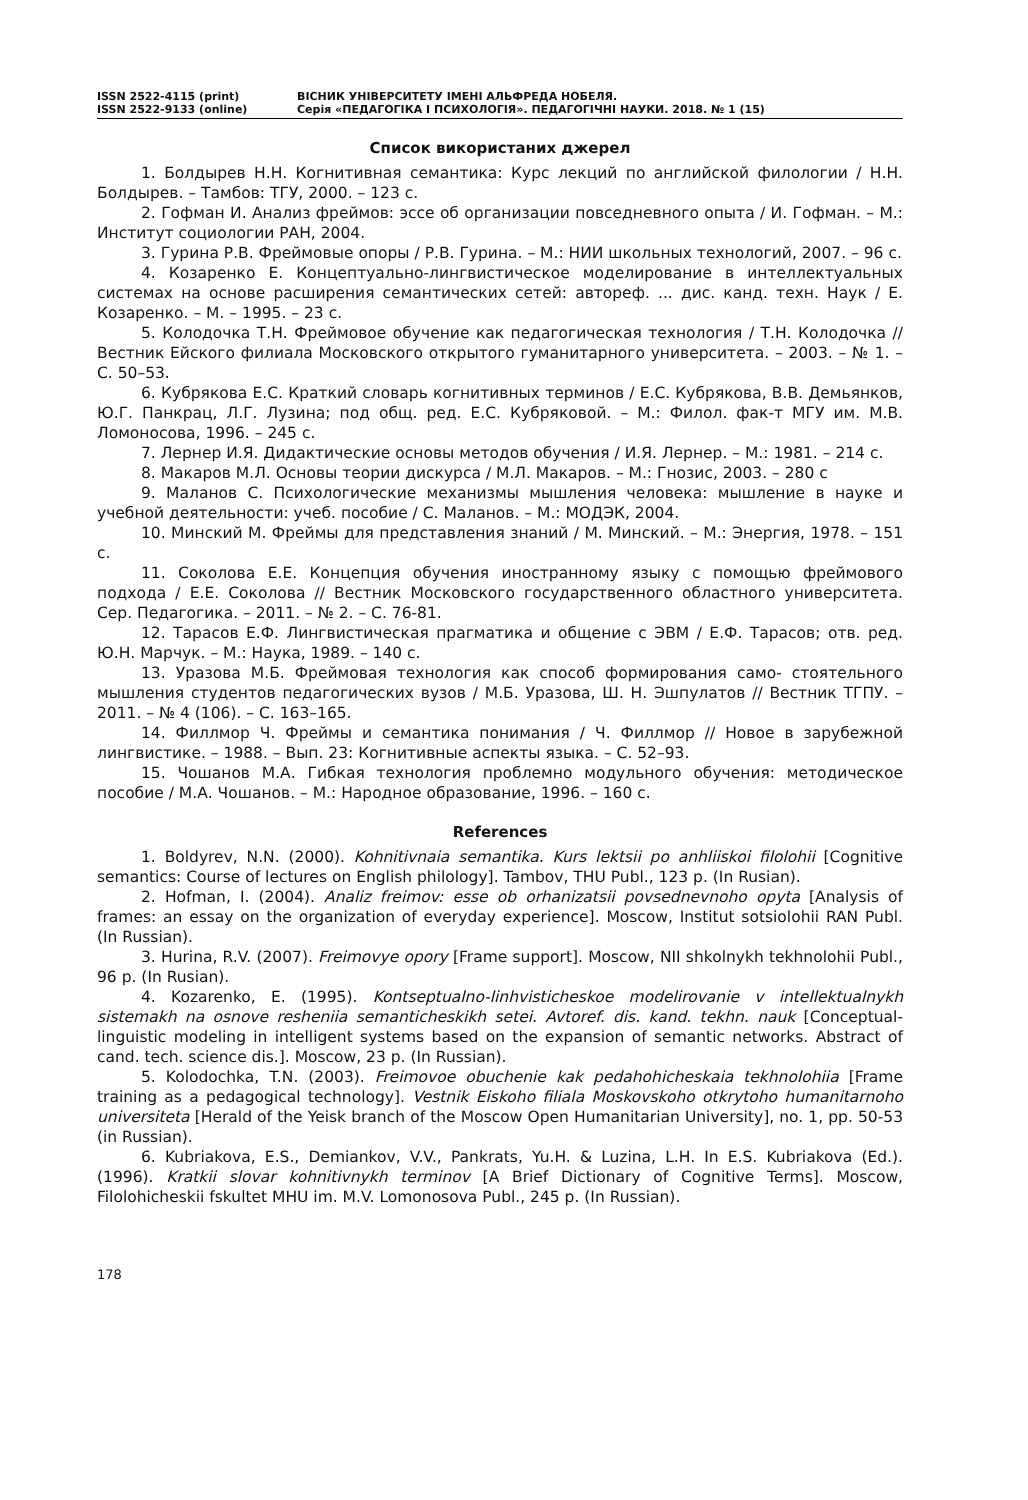ISSN 2522-4115 (print)
ISSN 2522-9133 (online)
ВІСНИК УНІВЕРСИТЕТУ ІМЕНІ АЛЬФРЕДА НОБЕЛЯ.
Серія «ПЕДАГОГІКА І ПСИХОЛОГІЯ». ПЕДАГОГІЧНІ НАУКИ. 2018. № 1 (15)
Список використаних джерел
1. Болдырев Н.Н. Когнитивная семантика: Курс лекций по английской филологии / Н.Н. Болдырев. – Тамбов: ТГУ, 2000. – 123 с.
2. Гофман И. Анализ фреймов: эссе об организации повседневного опыта / И. Гофман. – М.: Институт социологии РАН, 2004.
3. Гурина Р.В. Фреймовые опоры / Р.В. Гурина. – М.: НИИ школьных технологий, 2007. – 96 с.
4. Козаренко Е. Концептуально-лингвистическое моделирование в интеллектуальных системах на основе расширения семантических сетей: автореф. ... дис. канд. техн. Наук / Е. Козаренко. – М. – 1995. – 23 с.
5. Колодочка Т.Н. Фреймовое обучение как педагогическая технология / Т.Н. Колодочка // Вестник Ейского филиала Московского открытого гуманитарного университета. – 2003. – № 1. – С. 50–53.
6. Кубрякова Е.С. Краткий словарь когнитивных терминов / Е.С. Кубрякова, В.В. Демьянков, Ю.Г. Панкрац, Л.Г. Лузина; под общ. ред. Е.С. Кубряковой. – М.: Филол. фак-т МГУ им. М.В. Ломоносова, 1996. – 245 с.
7. Лернер И.Я. Дидактические основы методов обучения / И.Я. Лернер. – М.: 1981. – 214 с.
8. Макаров М.Л. Основы теории дискурса / М.Л. Макаров. – М.: Гнозис, 2003. – 280 с
9. Маланов С. Психологические механизмы мышления человека: мышление в науке и учебной деятельности: учеб. пособие / С. Маланов. – М.: МОДЭК, 2004.
10. Минский М. Фреймы для представления знаний / М. Минский. – М.: Энергия, 1978. – 151 с.
11. Соколова Е.Е. Концепция обучения иностранному языку с помощью фреймового подхода / Е.Е. Соколова // Вестник Московского государственного областного университета. Сер. Педагогика. – 2011. – № 2. – С. 76-81.
12. Тарасов Е.Ф. Лингвистическая прагматика и общение с ЭВМ / Е.Ф. Тарасов; отв. ред. Ю.Н. Марчук. – М.: Наука, 1989. – 140 с.
13. Уразова М.Б. Фреймовая технология как способ формирования само- стоятельного мышления студентов педагогических вузов / М.Б. Уразова, Ш. Н. Эшпулатов // Вестник ТГПУ. – 2011. – № 4 (106). – С. 163–165.
14. Филлмор Ч. Фреймы и семантика понимания / Ч. Филлмор // Новое в зарубежной лингвистике. – 1988. – Вып. 23: Когнитивные аспекты языка. – С. 52–93.
15. Чошанов М.А. Гибкая технология проблемно модульного обучения: методическое пособие / М.А. Чошанов. – М.: Народное образование, 1996. – 160 с.
References
1. Boldyrev, N.N. (2000). Kohnitivnaia semantika. Kurs lektsii po anhliiskoi filolohii [Cognitive semantics: Course of lectures on English philology]. Tambov, THU Publ., 123 p. (In Rusian).
2. Hofman, I. (2004). Analiz freimov: esse ob orhanizatsii povsednevnoho opyta [Analysis of frames: an essay on the organization of everyday experience]. Moscow, Institut sotsiolohii RAN Publ. (In Russian).
3. Hurina, R.V. (2007). Freimovye opory [Frame support]. Moscow, NII shkolnykh tekhnolohii Publ., 96 p. (In Rusian).
4. Kozarenko, E. (1995). Kontseptualno-linhvisticheskoe modelirovanie v intellektualnykh sistemakh na osnove resheniia semanticheskikh setei. Avtoref. dis. kand. tekhn. nauk [Conceptual-linguistic modeling in intelligent systems based on the expansion of semantic networks. Abstract of cand. tech. science dis.]. Moscow, 23 p. (In Russian).
5. Kolodochka, T.N. (2003). Freimovoe obuchenie kak pedahohicheskaia tekhnolohiia [Frame training as a pedagogical technology]. Vestnik Eiskoho filiala Moskovskoho otkrytoho humanitarnoho universiteta [Herald of the Yeisk branch of the Moscow Open Humanitarian University], no. 1, pp. 50-53 (in Russian).
6. Kubriakova, E.S., Demiankov, V.V., Pankrats, Yu.H. & Luzina, L.H. In E.S. Kubriakova (Ed.). (1996). Kratkii slovar kohnitivnykh terminov [A Brief Dictionary of Cognitive Terms]. Moscow, Filolohicheskii fskultet MHU im. M.V. Lomonosova Publ., 245 p. (In Russian).
178